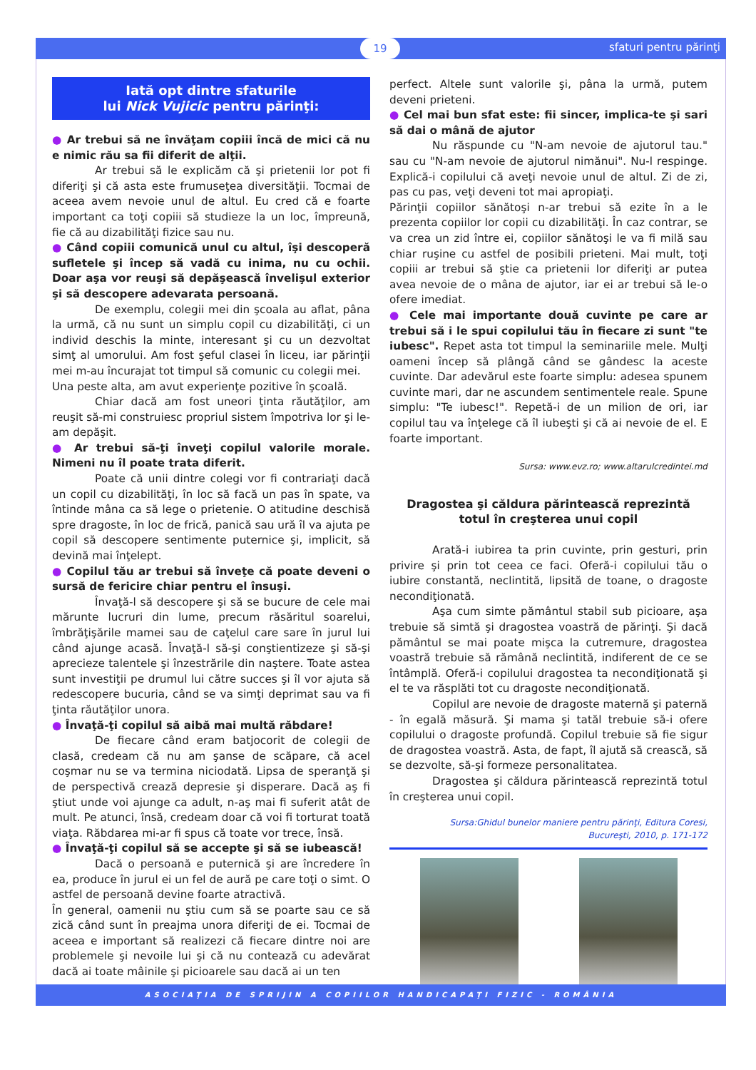19 sfaturi pentru părinţi
Iată opt dintre sfaturile
lui Nick Vujicic pentru părinţi:
● Ar trebui să ne învăţam copiii încă de mici că nu e nimic rău sa fii diferit de alţii.
Ar trebui să le explicăm că şi prietenii lor pot fi diferiţi şi că asta este frumuseţea diversităţii. Tocmai de aceea avem nevoie unul de altul. Eu cred că e foarte important ca toţi copiii să studieze la un loc, împreună, fie că au dizabilităţi fizice sau nu.
● Când copiii comunică unul cu altul, îşi descoperă sufletele şi încep să vadă cu inima, nu cu ochii. Doar aşa vor reuşi să depăşească învelişul exterior şi să descopere adevarata persoană.
De exemplu, colegii mei din şcoala au aflat, pâna la urmă, că nu sunt un simplu copil cu dizabilităţi, ci un individ deschis la minte, interesant şi cu un dezvoltat simţ al umorului. Am fost şeful clasei în liceu, iar părinţii mei m-au încurajat tot timpul să comunic cu colegii mei.
Una peste alta, am avut experienţe pozitive în şcoală.
Chiar dacă am fost uneori ţinta răutăţilor, am reuşit să-mi construiesc propriul sistem împotriva lor şi le-am depăşit.
● Ar trebui să-ţi înveţi copilul valorile morale. Nimeni nu îl poate trata diferit.
Poate că unii dintre colegi vor fi contrariaţi dacă un copil cu dizabilităţi, în loc să facă un pas în spate, va întinde mâna ca să lege o prietenie. O atitudine deschisă spre dragoste, în loc de frică, panică sau ură îl va ajuta pe copil să descopere sentimente puternice şi, implicit, să devină mai înţelept.
● Copilul tău ar trebui să înveţe că poate deveni o sursă de fericire chiar pentru el însuşi.
Învaţă-l să descopere şi să se bucure de cele mai mărunte lucruri din lume, precum răsăritul soarelui, îmbrăţişările mamei sau de caţelul care sare în jurul lui când ajunge acasă. Învaţă-l să-şi conştientizeze şi să-şi aprecieze talentele şi înzestrările din naştere. Toate astea sunt investiţii pe drumul lui către succes şi îl vor ajuta să redescopere bucuria, când se va simţi deprimat sau va fi ţinta răutăţilor unora.
● Învaţă-ţi copilul să aibă mai multă răbdare!
De fiecare când eram batjocorit de colegii de clasă, credeam că nu am şanse de scăpare, că acel coşmar nu se va termina niciodată. Lipsa de speranţă şi de perspectivă crează depresie şi disperare. Dacă aş fi ştiut unde voi ajunge ca adult, n-aş mai fi suferit atât de mult. Pe atunci, însă, credeam doar că voi fi torturat toată viaţa. Răbdarea mi-ar fi spus că toate vor trece, însă.
● Învaţă-ţi copilul să se accepte şi să se iubească!
Dacă o persoană e puternică şi are încredere în ea, produce în jurul ei un fel de aură pe care toţi o simt. O astfel de persoană devine foarte atractivă.
În general, oamenii nu ştiu cum să se poarte sau ce să zică când sunt în preajma unora diferiţi de ei. Tocmai de aceea e important să realizezi că fiecare dintre noi are problemele şi nevoile lui şi că nu contează cu adevărat dacă ai toate mâinile şi picioarele sau dacă ai un ten
perfect. Altele sunt valorile şi, pâna la urmă, putem deveni prieteni.
● Cel mai bun sfat este: fii sincer, implica-te şi sari să dai o mână de ajutor
Nu răspunde cu "N-am nevoie de ajutorul tau." sau cu "N-am nevoie de ajutorul nimănui". Nu-l respinge. Explică-i copilului că aveţi nevoie unul de altul. Zi de zi, pas cu pas, veţi deveni tot mai apropiaţi.
Părinţii copiilor sănătoşi n-ar trebui să ezite în a le prezenta copiilor lor copii cu dizabilităţi. În caz contrar, se va crea un zid între ei, copiilor sănătoşi le va fi milă sau chiar ruşine cu astfel de posibili prieteni. Mai mult, toţi copiii ar trebui să ştie ca prietenii lor diferiţi ar putea avea nevoie de o mâna de ajutor, iar ei ar trebui să le-o ofere imediat.
● Cele mai importante două cuvinte pe care ar trebui să i le spui copilului tău în fiecare zi sunt "te iubesc". Repet asta tot timpul la seminariile mele. Mulţi oameni încep să plângă când se gândesc la aceste cuvinte. Dar adevărul este foarte simplu: adesea spunem cuvinte mari, dar ne ascundem sentimentele reale. Spune simplu: "Te iubesc!". Repetă-i de un milion de ori, iar copilul tau va înţelege că îl iubeşti şi că ai nevoie de el. E foarte important.
Sursa: www.evz.ro; www.altarulcredintei.md
Dragostea şi căldura părintească reprezintă
totul în creşterea unui copil
Arată-i iubirea ta prin cuvinte, prin gesturi, prin privire şi prin tot ceea ce faci. Oferă-i copilului tău o iubire constantă, neclintită, lipsită de toane, o dragoste necondiţionată.
Aşa cum simte pământul stabil sub picioare, aşa trebuie să simtă şi dragostea voastră de părinţi. Şi dacă pământul se mai poate mişca la cutremure, dragostea voastră trebuie să rămână neclintită, indiferent de ce se întâmplă. Oferă-i copilului dragostea ta necondiţionată şi el te va răsplăti tot cu dragoste necondiţionată.
Copilul are nevoie de dragoste maternă şi paternă - în egală măsură. Şi mama şi tatăl trebuie să-i ofere copilului o dragoste profundă. Copilul trebuie să fie sigur de dragostea voastră. Asta, de fapt, îl ajută să crească, să se dezvolte, să-şi formeze personalitatea.
Dragostea şi căldura părintească reprezintă totul în creşterea unui copil.
Sursa:Ghidul bunelor maniere pentru părinţi, Editura Coresi,
Bucureşti, 2010, p. 171-172
ASOCIAŢIA DE SPRIJIN A COPIILOR HANDICAPAŢI FIZIC - ROMÂNIA